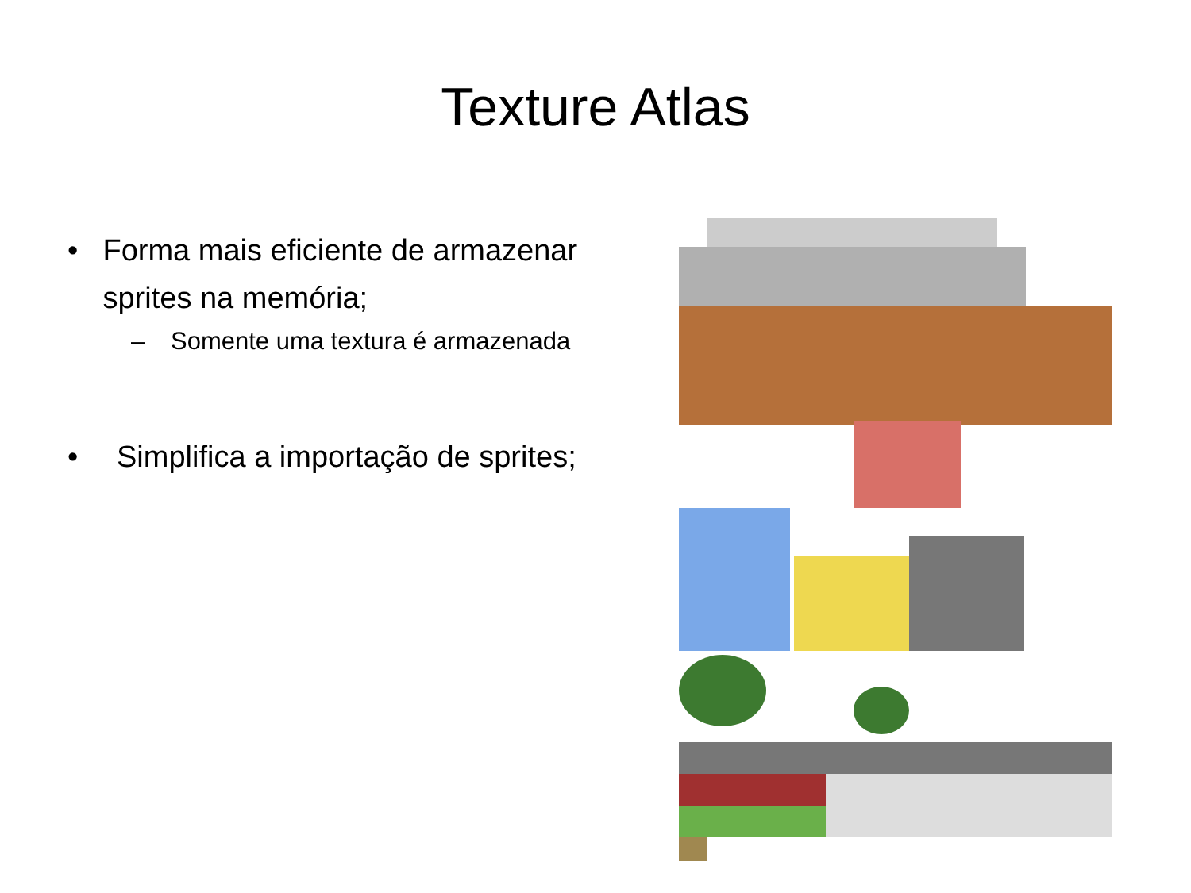Texture Atlas
• Forma mais eficiente de armazenar sprites na memória;
– Somente uma textura é armazenada
• Simplifica a importação de sprites;